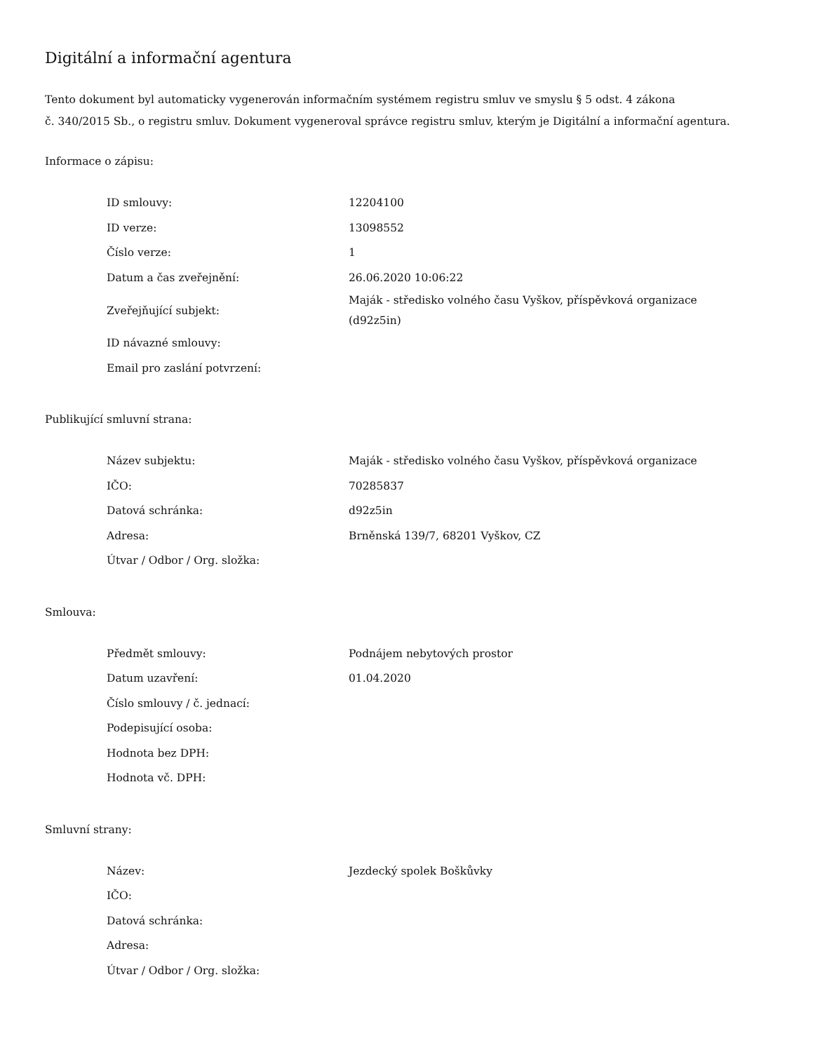Digitální a informační agentura
Tento dokument byl automaticky vygenerován informačním systémem registru smluv ve smyslu § 5 odst. 4 zákona
č. 340/2015 Sb., o registru smluv. Dokument vygeneroval správce registru smluv, kterým je Digitální a informační agentura.
Informace o zápisu:
| ID smlouvy: | 12204100 |
| ID verze: | 13098552 |
| Číslo verze: | 1 |
| Datum a čas zveřejnění: | 26.06.2020 10:06:22 |
| Zveřejňující subjekt: | Maják - středisko volného času Vyškov, příspěvková organizace (d92z5in) |
| ID návazné smlouvy: | |
| Email pro zaslání potvrzení: | |
Publikující smluvní strana:
| Název subjektu: | Maják - středisko volného času Vyškov, příspěvková organizace |
| IČO: | 70285837 |
| Datová schránka: | d92z5in |
| Adresa: | Brněnská 139/7, 68201 Vyškov, CZ |
| Útvar / Odbor / Org. složka: | |
Smlouva:
| Předmět smlouvy: | Podnájem nebytových prostor |
| Datum uzavření: | 01.04.2020 |
| Číslo smlouvy / č. jednací: | |
| Podepisující osoba: | |
| Hodnota bez DPH: | |
| Hodnota vč. DPH: | |
Smluvní strany:
| Název: | Jezdecký spolek Boškůvky |
| IČO: | |
| Datová schránka: | |
| Adresa: | |
| Útvar / Odbor / Org. složka: | |